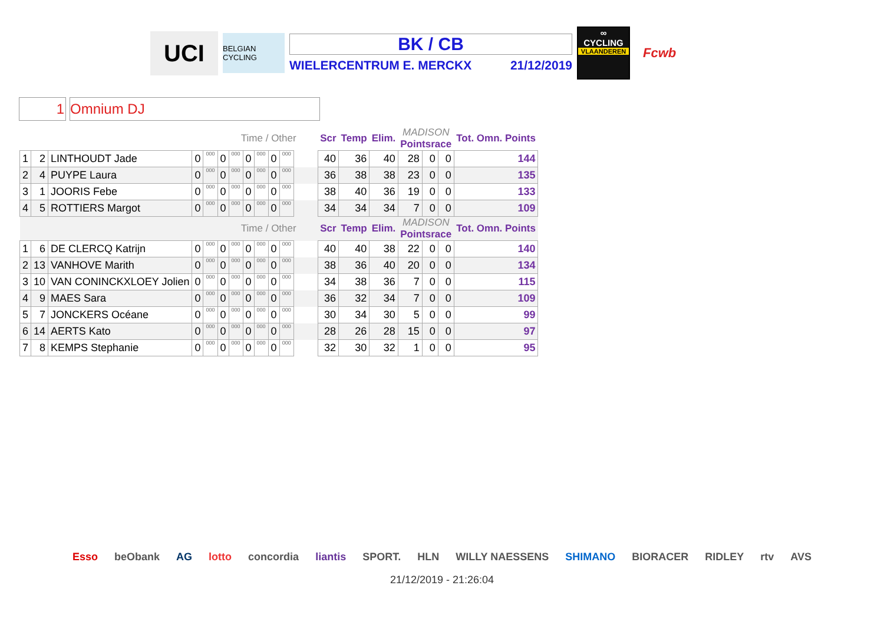UCI
BELGIAN CYCLING
BK / CB
WIELERCENTRUM E. MERCKX 21/12/2019
∞
CYCLING
VLAANDEREN
Fcwb
1 Omnium DJ
| Time / Other | | | | | | | | | | | | | | | | Scr | Temp | Elim. | MADISON Pointsrace | | | Tot. Omn. Points |
| 1 | 2 | LINTHOUDT Jade | 0 | 000 | 0 | 000 | 0 | 000 | 0 | 000 | | | | | | 40 | 36 | 40 | 28 | 0 | 0 | 144 |
| 2 | 4 | PUYPE Laura | 0 | 000 | 0 | 000 | 0 | 000 | 0 | 000 | | | | | | 36 | 38 | 38 | 23 | 0 | 0 | 135 |
| 3 | 1 | JOORIS Febe | 0 | 000 | 0 | 000 | 0 | 000 | 0 | 000 | | | | | | 38 | 40 | 36 | 19 | 0 | 0 | 133 |
| 4 | 5 | ROTTIERS Margot | 0 | 000 | 0 | 000 | 0 | 000 | 0 | 000 | | | | | | 34 | 34 | 34 | 7 | 0 | 0 | 109 |
| Time / Other | | | | | | | | | | | | | | | | Scr | Temp | Elim. | MADISON Pointsrace | | | Tot. Omn. Points |
| 1 | 6 | DE CLERCQ Katrijn | 0 | 000 | 0 | 000 | 0 | 000 | 0 | 000 | | | | | | 40 | 40 | 38 | 22 | 0 | 0 | 140 |
| 2 | 13 | VANHOVE Marith | 0 | 000 | 0 | 000 | 0 | 000 | 0 | 000 | | | | | | 38 | 36 | 40 | 20 | 0 | 0 | 134 |
| 3 | 10 | VAN CONINCKXLOEY Jolien | 0 | 000 | 0 | 000 | 0 | 000 | 0 | 000 | | | | | | 34 | 38 | 36 | 7 | 0 | 0 | 115 |
| 4 | 9 | MAES Sara | 0 | 000 | 0 | 000 | 0 | 000 | 0 | 000 | | | | | | 36 | 32 | 34 | 7 | 0 | 0 | 109 |
| 5 | 7 | JONCKERS Océane | 0 | 000 | 0 | 000 | 0 | 000 | 0 | 000 | | | | | | 30 | 34 | 30 | 5 | 0 | 0 | 99 |
| 6 | 14 | AERTS Kato | 0 | 000 | 0 | 000 | 0 | 000 | 0 | 000 | | | | | | 28 | 26 | 28 | 15 | 0 | 0 | 97 |
| 7 | 8 | KEMPS Stephanie | 0 | 000 | 0 | 000 | 0 | 000 | 0 | 000 | | | | | | 32 | 30 | 32 | 1 | 0 | 0 | 95 |
Esso beObank AG lotto concordia liantis SPORT. HLN WILLY NAESSENS SHIMANO BIORACER RIDLEY rtv AVS
21/12/2019 - 21:26:04